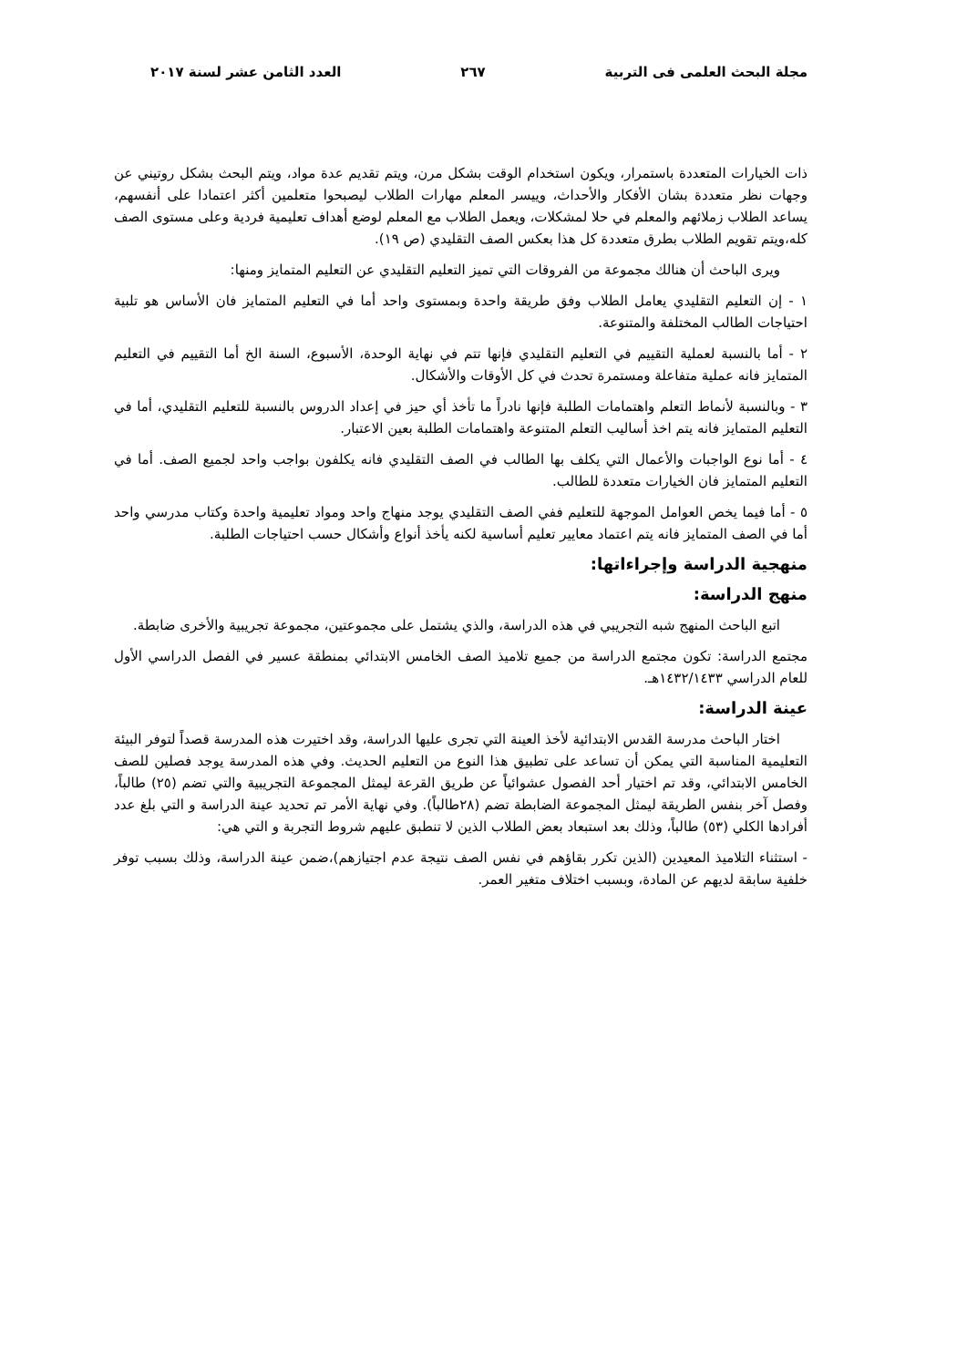مجلة البحث العلمى فى التربية ٢٦٧ العدد الثامن عشر لسنة ٢٠١٧
ذات الخيارات المتعددة باستمرار، ويكون استخدام الوقت بشكل مرن، ويتم تقديم عدة مواد، ويتم البحث بشكل روتيني عن وجهات نظر متعددة بشان الأفكار والأحداث، وييسر المعلم مهارات الطلاب ليصبحوا متعلمين أكثر اعتمادا على أنفسهم، يساعد الطلاب زملائهم والمعلم في حلا لمشكلات، ويعمل الطلاب مع المعلم لوضع أهداف تعليمية فردية وعلى مستوى الصف كله،ويتم تقويم الطلاب بطرق متعددة كل هذا بعكس الصف التقليدي (ص ١٩).
ويرى الباحث أن هنالك مجموعة من الفروقات التي تميز التعليم التقليدي عن التعليم المتمايز ومنها:
١ - إن التعليم التقليدي يعامل الطلاب وفق طريقة واحدة وبمستوى واحد أما في التعليم المتمايز فان الأساس هو تلبية احتياجات الطالب المختلفة والمتنوعة.
٢ - أما بالنسبة لعملية التقييم في التعليم التقليدي فإنها تتم في نهاية الوحدة، الأسبوع، السنة الخ أما التقييم في التعليم المتمايز فانه عملية متفاعلة ومستمرة تحدث في كل الأوقات والأشكال.
٣ - وبالنسبة لأنماط التعلم واهتمامات الطلبة فإنها نادراً ما تأخذ أي حيز في إعداد الدروس بالنسبة للتعليم التقليدي، أما في التعليم المتمايز فانه يتم اخذ أساليب التعلم المتنوعة واهتمامات الطلبة بعين الاعتبار.
٤ - أما نوع الواجبات والأعمال التي يكلف بها الطالب في الصف التقليدي فانه يكلفون بواجب واحد لجميع الصف. أما في التعليم المتمايز فان الخيارات متعددة للطالب.
٥ - أما فيما يخص العوامل الموجهة للتعليم ففي الصف التقليدي يوجد منهاج واحد ومواد تعليمية واحدة وكتاب مدرسي واحد أما في الصف المتمايز فانه يتم اعتماد معايير تعليم أساسية لكنه يأخذ أنواع وأشكال حسب احتياجات الطلبة.
منهجية الدراسة وإجراءاتها:
منهج الدراسة:
اتبع الباحث المنهج شبه التجريبي في هذه الدراسة، والذي يشتمل على مجموعتين، مجموعة تجريبية والأخرى ضابطة.
مجتمع الدراسة: تكون مجتمع الدراسة من جميع تلاميذ الصف الخامس الابتدائي بمنطقة عسير في الفصل الدراسي الأول للعام الدراسي ١٤٣٢/١٤٣٣هـ.
عينة الدراسة:
اختار الباحث مدرسة القدس الابتدائية لأخذ العينة التي تجرى عليها الدراسة، وقد اختيرت هذه المدرسة قصداً لتوفر البيئة التعليمية المناسبة التي يمكن أن تساعد على تطبيق هذا النوع من التعليم الحديث. وفي هذه المدرسة يوجد فصلين للصف الخامس الابتدائي، وقد تم اختيار أحد الفصول عشوائياً عن طريق القرعة ليمثل المجموعة التجريبية والتي تضم (٢٥) طالباً، وفصل آخر بنفس الطريقة ليمثل المجموعة الضابطة تضم (٢٨طالباً). وفي نهاية الأمر تم تحديد عينة الدراسة و التي بلغ عدد أفرادها الكلي (٥٣) طالباً، وذلك بعد استبعاد بعض الطلاب الذين لا تنطبق عليهم شروط التجربة و التي هي:
- استثناء التلاميذ المعيدين (الذين تكرر بقاؤهم في نفس الصف نتيجة عدم اجتيازهم)،ضمن عينة الدراسة، وذلك بسبب توفر خلفية سابقة لديهم عن المادة، وبسبب اختلاف متغير العمر.